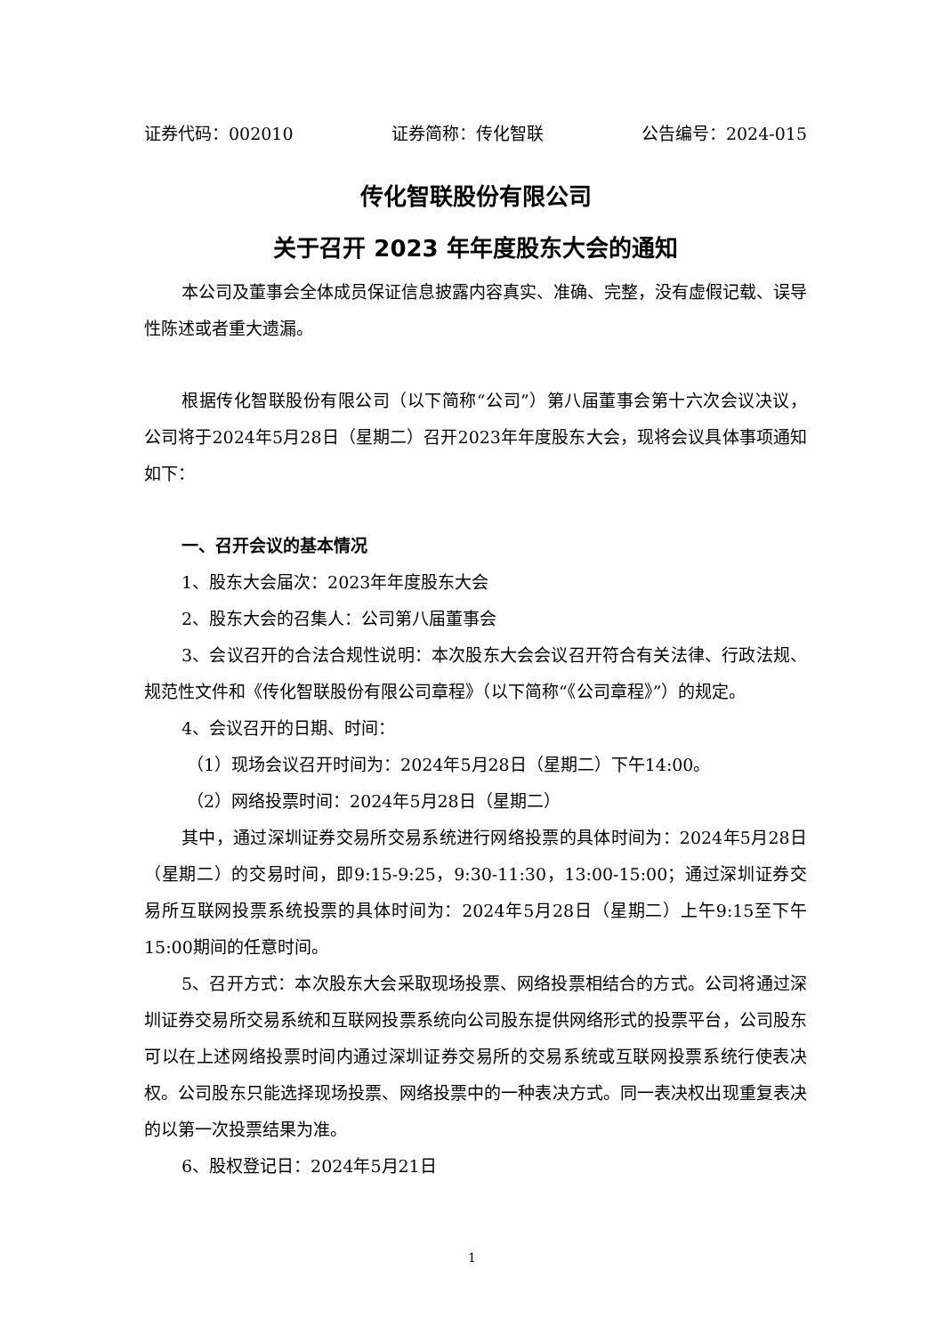证券代码：002010 证券简称：传化智联 公告编号：2024-015
传化智联股份有限公司
关于召开 2023 年年度股东大会的通知
本公司及董事会全体成员保证信息披露内容真实、准确、完整，没有虚假记载、误导性陈述或者重大遗漏。
根据传化智联股份有限公司（以下简称“公司”）第八届董事会第十六次会议决议，公司将于2024年5月28日（星期二）召开2023年年度股东大会，现将会议具体事项通知如下：
一、召开会议的基本情况
1、股东大会届次：2023年年度股东大会
2、股东大会的召集人：公司第八届董事会
3、会议召开的合法合规性说明：本次股东大会会议召开符合有关法律、行政法规、规范性文件和《传化智联股份有限公司章程》（以下简称“《公司章程》”）的规定。
4、会议召开的日期、时间：
（1）现场会议召开时间为：2024年5月28日（星期二）下午14:00。
（2）网络投票时间：2024年5月28日（星期二）
其中，通过深圳证券交易所交易系统进行网络投票的具体时间为：2024年5月28日（星期二）的交易时间，即9:15-9:25，9:30-11:30，13:00-15:00；通过深圳证券交易所互联网投票系统投票的具体时间为：2024年5月28日（星期二）上午9:15至下午15:00期间的任意时间。
5、召开方式：本次股东大会采取现场投票、网络投票相结合的方式。公司将通过深圳证券交易所交易系统和互联网投票系统向公司股东提供网络形式的投票平台，公司股东可以在上述网络投票时间内通过深圳证券交易所的交易系统或互联网投票系统行使表决权。公司股东只能选择现场投票、网络投票中的一种表决方式。同一表决权出现重复表决的以第一次投票结果为准。
6、股权登记日：2024年5月21日
1